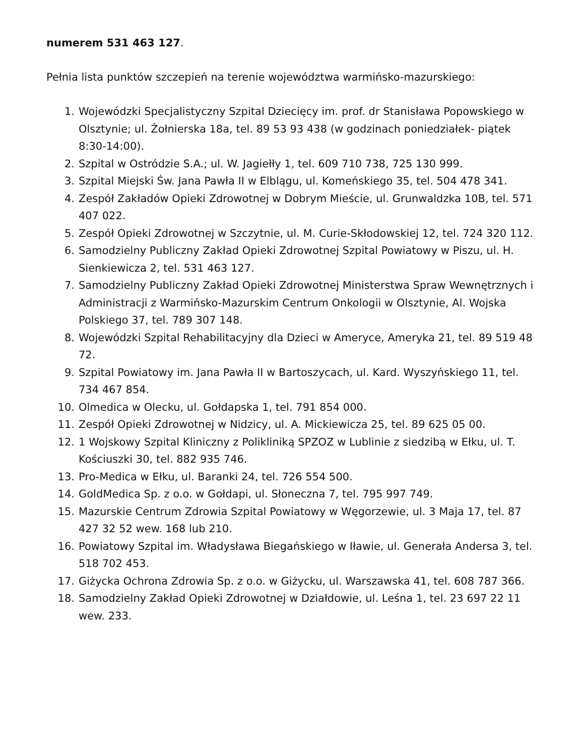numerem 531 463 127.
Pełnia lista punktów szczepień na terenie województwa warmińsko-mazurskiego:
1. Wojewódzki Specjalistyczny Szpital Dziecięcy im. prof. dr Stanisława Popowskiego w Olsztynie; ul. Żołnierska 18a, tel. 89 53 93 438 (w godzinach poniedziałek- piątek 8:30-14:00).
2. Szpital w Ostródzie S.A.; ul. W. Jagiełły 1, tel. 609 710 738, 725 130 999.
3. Szpital Miejski Św. Jana Pawła II w Elblągu, ul. Komeńskiego 35, tel. 504 478 341.
4. Zespół Zakładów Opieki Zdrowotnej w Dobrym Mieście, ul. Grunwaldzka 10B, tel. 571 407 022.
5. Zespół Opieki Zdrowotnej w Szczytnie, ul. M. Curie-Skłodowskiej 12, tel. 724 320 112.
6. Samodzielny Publiczny Zakład Opieki Zdrowotnej Szpital Powiatowy w Piszu, ul. H. Sienkiewicza 2, tel. 531 463 127.
7. Samodzielny Publiczny Zakład Opieki Zdrowotnej Ministerstwa Spraw Wewnętrznych i Administracji z Warmińsko-Mazurskim Centrum Onkologii w Olsztynie, Al. Wojska Polskiego 37, tel. 789 307 148.
8. Wojewódzki Szpital Rehabilitacyjny dla Dzieci w Ameryce, Ameryka 21, tel. 89 519 48 72.
9. Szpital Powiatowy im. Jana Pawła II w Bartoszycach, ul. Kard. Wyszyńskiego 11, tel. 734 467 854.
10. Olmedica w Olecku, ul. Gołdapska 1, tel. 791 854 000.
11. Zespół Opieki Zdrowotnej w Nidzicy, ul. A. Mickiewicza 25, tel. 89 625 05 00.
12. 1 Wojskowy Szpital Kliniczny z Polikliniką SPZOZ w Lublinie z siedzibą w Ełku, ul. T. Kościuszki 30, tel. 882 935 746.
13. Pro-Medica w Ełku, ul. Baranki 24, tel. 726 554 500.
14. GoldMedica Sp. z o.o. w Gołdapi, ul. Słoneczna 7, tel. 795 997 749.
15. Mazurskie Centrum Zdrowia Szpital Powiatowy w Węgorzewie, ul. 3 Maja 17, tel. 87 427 32 52 wew. 168 lub 210.
16. Powiatowy Szpital im. Władysława Biegańskiego w Iławie, ul. Generała Andersa 3, tel. 518 702 453.
17. Giżycka Ochrona Zdrowia Sp. z o.o. w Giżycku, ul. Warszawska 41, tel. 608 787 366.
18. Samodzielny Zakład Opieki Zdrowotnej w Działdowie, ul. Leśna 1, tel. 23 697 22 11 wew. 233.